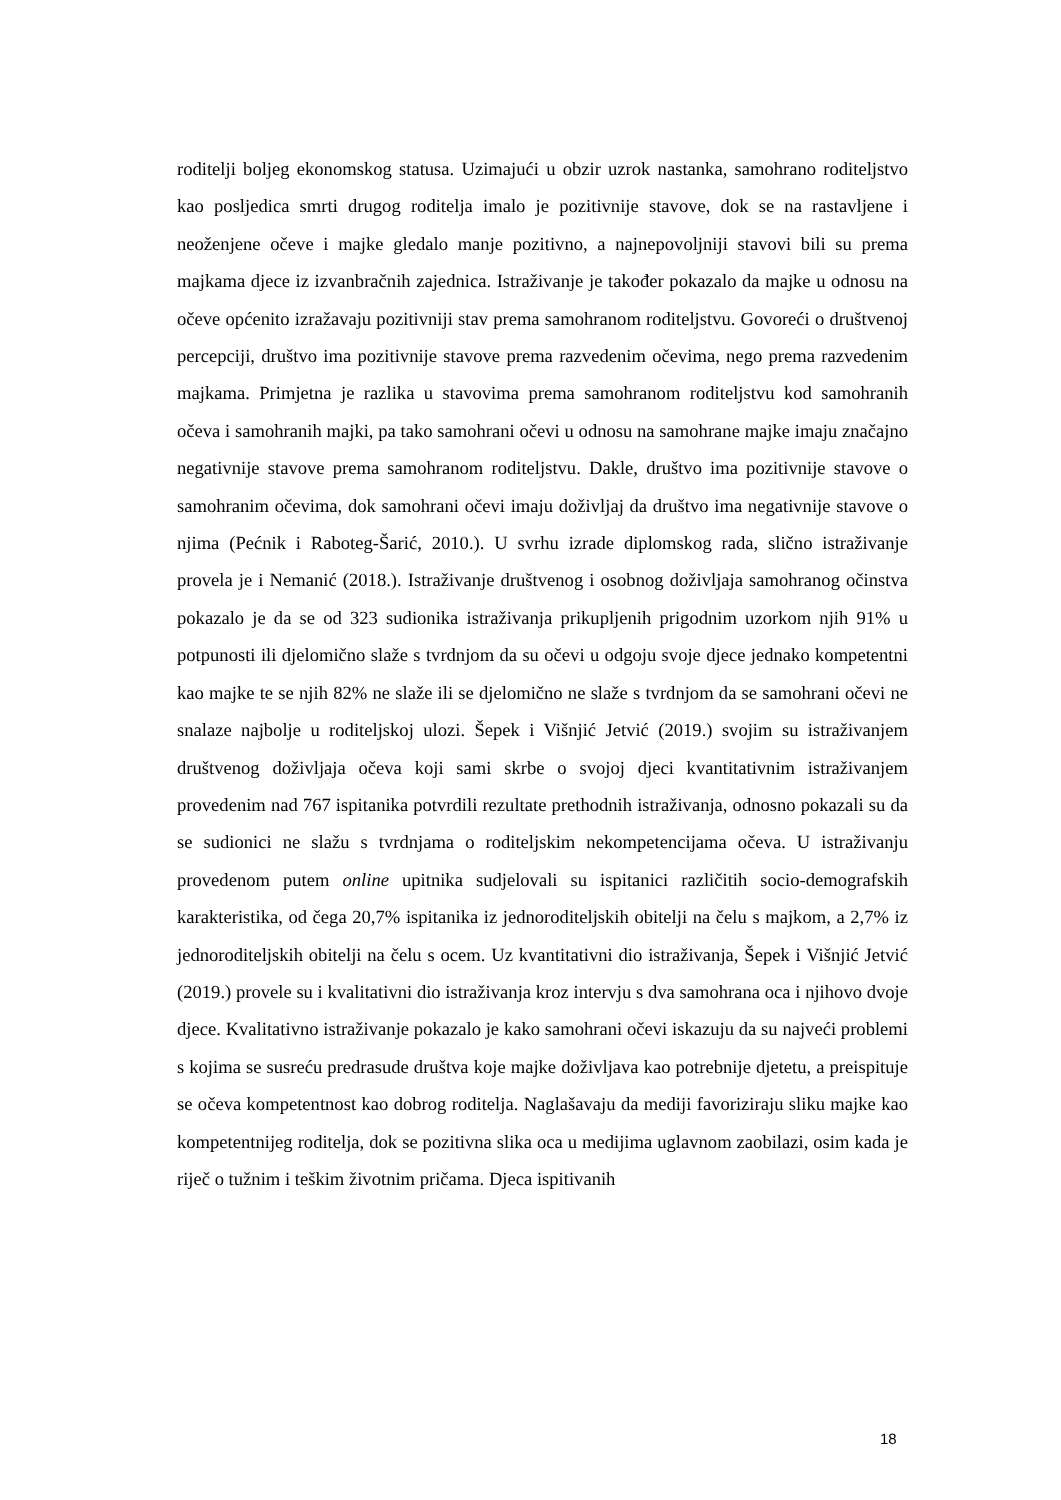roditelji boljeg ekonomskog statusa. Uzimajući u obzir uzrok nastanka, samohrano roditeljstvo kao posljedica smrti drugog roditelja imalo je pozitivnije stavove, dok se na rastavljene i neoženjene očeve i majke gledalo manje pozitivno, a najnepovoljniji stavovi bili su prema majkama djece iz izvanbračnih zajednica. Istraživanje je također pokazalo da majke u odnosu na očeve općenito izražavaju pozitivniji stav prema samohranom roditeljstvu. Govoreći o društvenoj percepciji, društvo ima pozitivnije stavove prema razvedenim očevima, nego prema razvedenim majkama. Primjetna je razlika u stavovima prema samohranom roditeljstvu kod samohranih očeva i samohranih majki, pa tako samohrani očevi u odnosu na samohrane majke imaju značajno negativnije stavove prema samohranom roditeljstvu. Dakle, društvo ima pozitivnije stavove o samohranim očevima, dok samohrani očevi imaju doživljaj da društvo ima negativnije stavove o njima (Pećnik i Raboteg-Šarić, 2010.). U svrhu izrade diplomskog rada, slično istraživanje provela je i Nemanić (2018.). Istraživanje društvenog i osobnog doživljaja samohranog očinstva pokazalo je da se od 323 sudionika istraživanja prikupljenih prigodnim uzorkom njih 91% u potpunosti ili djelomično slaže s tvrdnjom da su očevi u odgoju svoje djece jednako kompetentni kao majke te se njih 82% ne slaže ili se djelomično ne slaže s tvrdnjom da se samohrani očevi ne snalaze najbolje u roditeljskoj ulozi. Šepek i Višnjić Jetvić (2019.) svojim su istraživanjem društvenog doživljaja očeva koji sami skrbe o svojoj djeci kvantitativnim istraživanjem provedenim nad 767 ispitanika potvrdili rezultate prethodnih istraživanja, odnosno pokazali su da se sudionici ne slažu s tvrdnjama o roditeljskim nekompetencijama očeva. U istraživanju provedenom putem online upitnika sudjelovali su ispitanici različitih socio-demografskih karakteristika, od čega 20,7% ispitanika iz jednoroditeljskih obitelji na čelu s majkom, a 2,7% iz jednoroditeljskih obitelji na čelu s ocem. Uz kvantitativni dio istraživanja, Šepek i Višnjić Jetvić (2019.) provele su i kvalitativni dio istraživanja kroz intervju s dva samohrana oca i njihovo dvoje djece. Kvalitativno istraživanje pokazalo je kako samohrani očevi iskazuju da su najveći problemi s kojima se susreću predrasude društva koje majke doživljava kao potrebnije djetetu, a preispituje se očeva kompetentnost kao dobrog roditelja. Naglašavaju da mediji favoriziraju sliku majke kao kompetentnijeg roditelja, dok se pozitivna slika oca u medijima uglavnom zaobilazi, osim kada je riječ o tužnim i teškim životnim pričama. Djeca ispitivanih
18